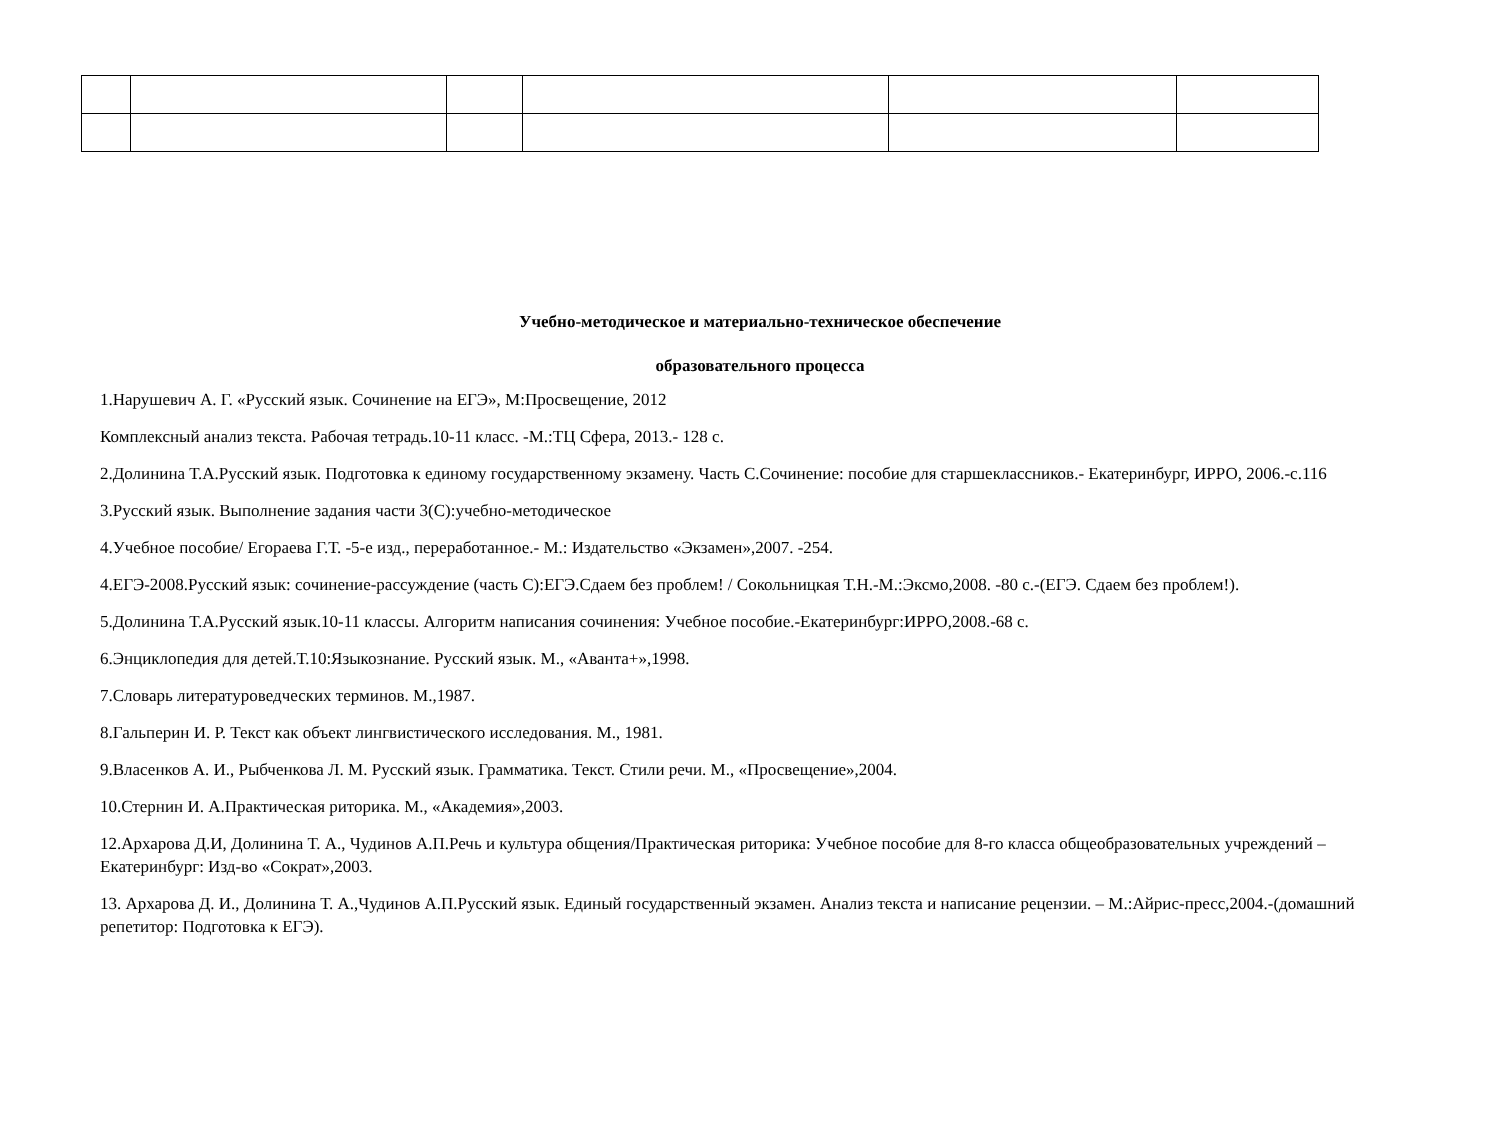Учебно-методическое и материально-техническое обеспечение
образовательного процесса
1.Нарушевич А. Г. «Русский язык. Сочинение на ЕГЭ», М:Просвещение, 2012
Комплексный анализ текста. Рабочая тетрадь.10-11 класс. -М.:ТЦ Сфера, 2013.- 128 с.
2.Долинина Т.А.Русский язык. Подготовка к единому государственному экзамену. Часть С.Сочинение: пособие для старшеклассников.- Екатеринбург, ИРРО, 2006.-с.116
3.Русский язык. Выполнение задания части 3(С):учебно-методическое
4.Учебное пособие/ Егораева Г.Т. -5-е изд., переработанное.- М.: Издательство «Экзамен»,2007. -254.
4.ЕГЭ-2008.Русский язык: сочинение-рассуждение (часть С):ЕГЭ.Сдаем без проблем! / Сокольницкая Т.Н.-М.:Эксмо,2008. -80 с.-(ЕГЭ. Сдаем без проблем!).
5.Долинина Т.А.Русский язык.10-11 классы. Алгоритм написания сочинения: Учебное пособие.-Екатеринбург:ИРРО,2008.-68 с.
6.Энциклопедия для детей.Т.10:Языкознание. Русский язык. М., «Аванта+»,1998.
7.Словарь литературоведческих терминов. М.,1987.
8.Гальперин И. Р. Текст как объект лингвистического исследования. М., 1981.
9.Власенков А. И., Рыбченкова Л. М. Русский язык. Грамматика. Текст. Стили речи. М., «Просвещение»,2004.
10.Стернин И. А.Практическая риторика. М., «Академия»,2003.
12.Архарова Д.И, Долинина Т. А., Чудинов А.П.Речь и культура общения/Практическая риторика: Учебное пособие для 8-го класса общеобразовательных учреждений – Екатеринбург: Изд-во «Сократ»,2003.
13. Архарова Д. И., Долинина Т. А.,Чудинов А.П.Русский язык. Единый государственный экзамен. Анализ текста и написание рецензии. – М.:Айрис-пресс,2004.-(домашний репетитор: Подготовка к ЕГЭ).